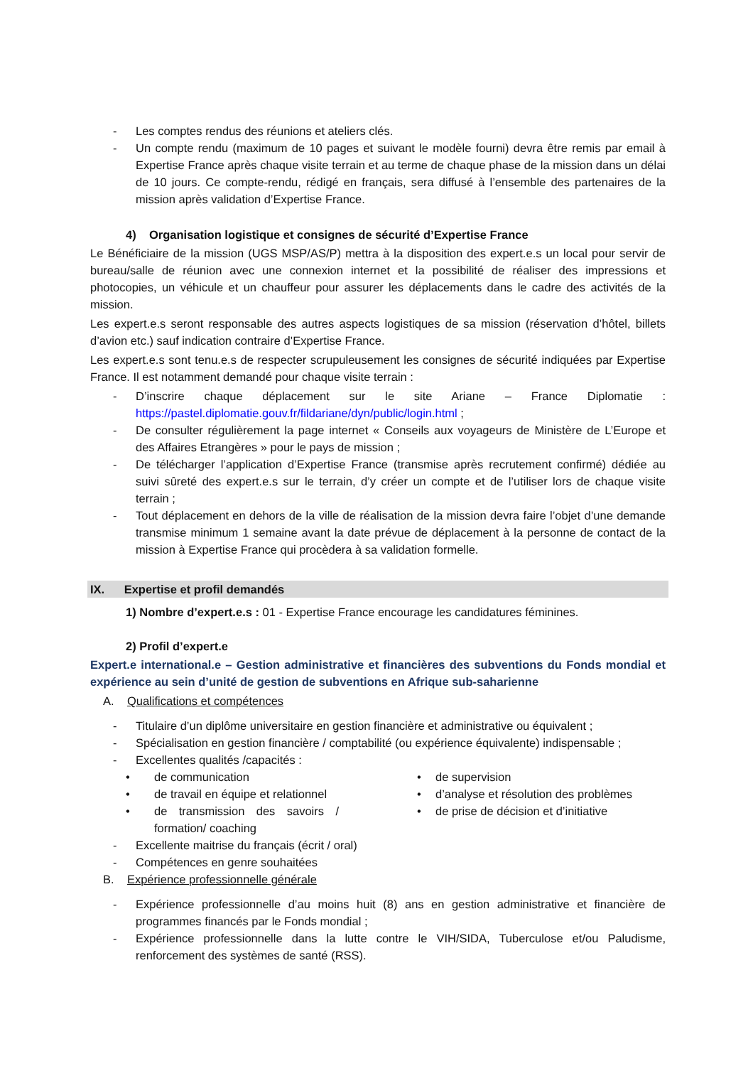- Les comptes rendus des réunions et ateliers clés.
- Un compte rendu (maximum de 10 pages et suivant le modèle fourni) devra être remis par email à Expertise France après chaque visite terrain et au terme de chaque phase de la mission dans un délai de 10 jours. Ce compte-rendu, rédigé en français, sera diffusé à l’ensemble des partenaires de la mission après validation d’Expertise France.
4) Organisation logistique et consignes de sécurité d’Expertise France
Le Bénéficiaire de la mission (UGS MSP/AS/P) mettra à la disposition des expert.e.s un local pour servir de bureau/salle de réunion avec une connexion internet et la possibilité de réaliser des impressions et photocopies, un véhicule et un chauffeur pour assurer les déplacements dans le cadre des activités de la mission.
Les expert.e.s seront responsable des autres aspects logistiques de sa mission (réservation d’hôtel, billets d’avion etc.) sauf indication contraire d’Expertise France.
Les expert.e.s sont tenu.e.s de respecter scrupuleusement les consignes de sécurité indiquées par Expertise France. Il est notamment demandé pour chaque visite terrain :
- D’inscrire chaque déplacement sur le site Ariane – France Diplomatie : https://pastel.diplomatie.gouv.fr/fildariane/dyn/public/login.html ;
- De consulter régulièrement la page internet « Conseils aux voyageurs de Ministère de L’Europe et des Affaires Etrangères » pour le pays de mission ;
- De télécharger l’application d’Expertise France (transmise après recrutement confirmé) dédiée au suivi sûreté des expert.e.s sur le terrain, d’y créer un compte et de l’utiliser lors de chaque visite terrain ;
- Tout déplacement en dehors de la ville de réalisation de la mission devra faire l’objet d’une demande transmise minimum 1 semaine avant la date prévue de déplacement à la personne de contact de la mission à Expertise France qui procèdera à sa validation formelle.
IX. Expertise et profil demandés
1) Nombre d’expert.e.s : 01 - Expertise France encourage les candidatures féminines.
2) Profil d’expert.e
Expert.e international.e – Gestion administrative et financières des subventions du Fonds mondial et expérience au sein d’unité de gestion de subventions en Afrique sub-saharienne
A. Qualifications et compétences
- Titulaire d’un diplôme universitaire en gestion financière et administrative ou équivalent ;
- Spécialisation en gestion financière / comptabilité (ou expérience équivalente) indispensable ;
- Excellentes qualités /capacités :
• de communication
• de travail en équipe et relationnel
• de transmission des savoirs / formation/ coaching
• de supervision
• d’analyse et résolution des problèmes
• de prise de décision et d’initiative
- Excellente maitrise du français (écrit / oral)
- Compétences en genre souhaitées
B. Expérience professionnelle générale
- Expérience professionnelle d’au moins huit (8) ans en gestion administrative et financière de programmes financés par le Fonds mondial ;
- Expérience professionnelle dans la lutte contre le VIH/SIDA, Tuberculose et/ou Paludisme, renforcement des systèmes de santé (RSS).